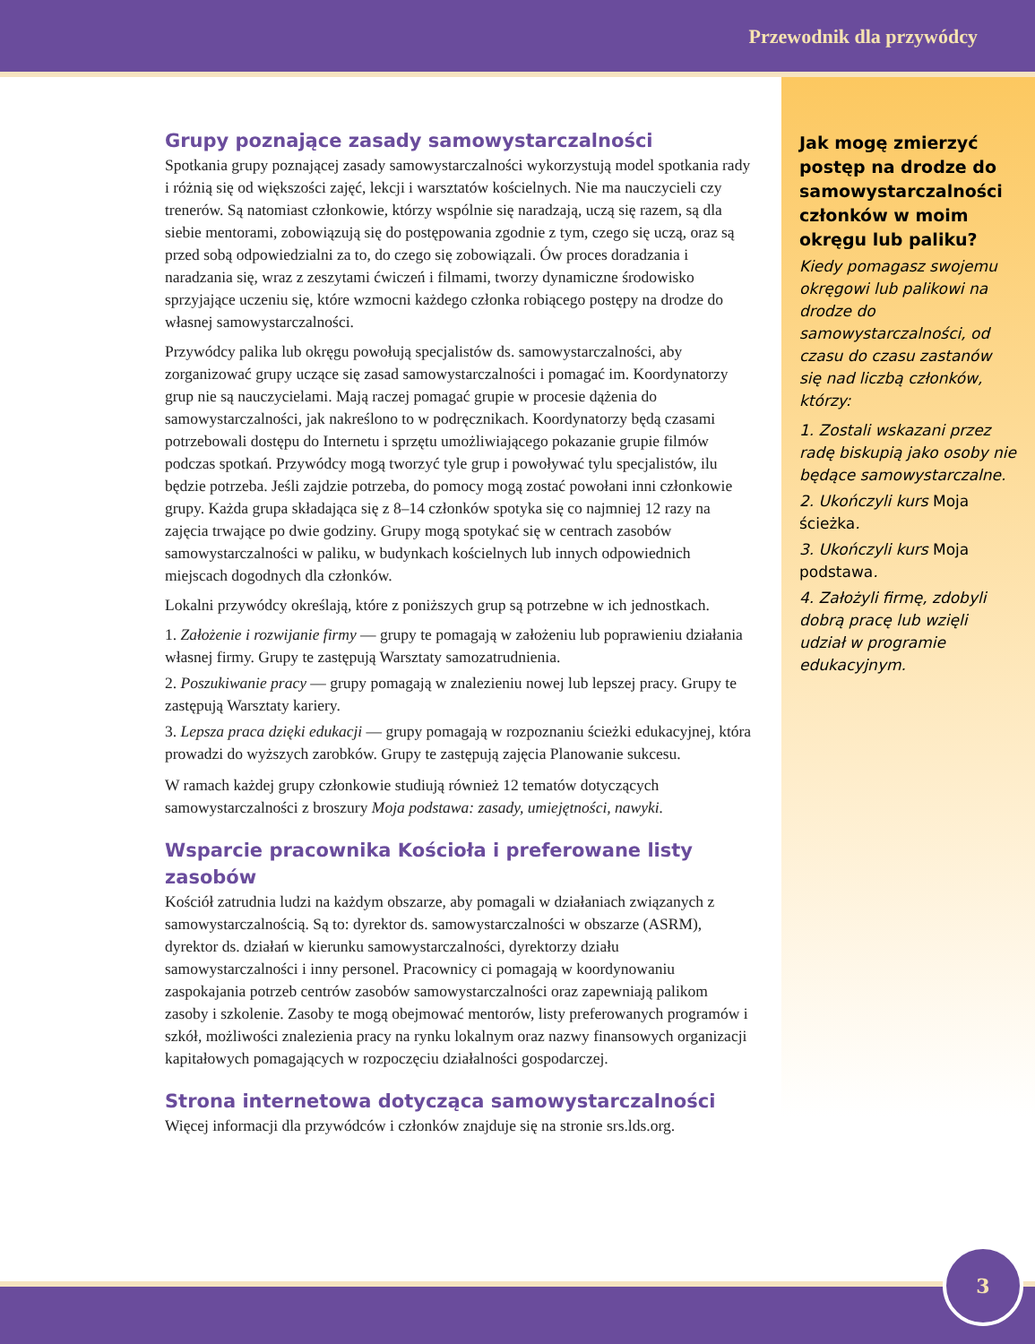Przewodnik dla przywódcy
Grupy poznające zasady samowystarczalności
Spotkania grupy poznającej zasady samowystarczalności wykorzystują model spotkania rady i różnią się od większości zajęć, lekcji i warsztatów kościelnych. Nie ma nauczycieli czy trenerów. Są natomiast członkowie, którzy wspólnie się naradzają, uczą się razem, są dla siebie mentorami, zobowiązują się do postępowania zgodnie z tym, czego się uczą, oraz są przed sobą odpowiedzialni za to, do czego się zobowiązali. Ów proces doradzania i naradzania się, wraz z zeszytami ćwiczeń i filmami, tworzy dynamiczne środowisko sprzyjające uczeniu się, które wzmocni każdego członka robiącego postępy na drodze do własnej samowystarczalności.
Przywódcy palika lub okręgu powołują specjalistów ds. samowystarczalności, aby zorganizować grupy uczące się zasad samowystarczalności i pomagać im. Koordynatorzy grup nie są nauczycielami. Mają raczej pomagać grupie w procesie dążenia do samowystarczalności, jak nakreślono to w podręcznikach. Koordynatorzy będą czasami potrzebowali dostępu do Internetu i sprzętu umożliwiającego pokazanie grupie filmów podczas spotkań. Przywódcy mogą tworzyć tyle grup i powoływać tylu specjalistów, ilu będzie potrzeba. Jeśli zajdzie potrzeba, do pomocy mogą zostać powołani inni członkowie grupy. Każda grupa składająca się z 8–14 członków spotyka się co najmniej 12 razy na zajęcia trwające po dwie godziny. Grupy mogą spotykać się w centrach zasobów samowystarczalności w paliku, w budynkach kościelnych lub innych odpowiednich miejscach dogodnych dla członków.
Lokalni przywódcy określają, które z poniższych grup są potrzebne w ich jednostkach.
1. Założenie i rozwijanie firmy — grupy te pomagają w założeniu lub poprawieniu działania własnej firmy. Grupy te zastępują Warsztaty samozatrudnienia.
2. Poszukiwanie pracy — grupy pomagają w znalezieniu nowej lub lepszej pracy. Grupy te zastępują Warsztaty kariery.
3. Lepsza praca dzięki edukacji — grupy pomagają w rozpoznaniu ścieżki edukacyjnej, która prowadzi do wyższych zarobków. Grupy te zastępują zajęcia Planowanie sukcesu.
W ramach każdej grupy członkowie studiują również 12 tematów dotyczących samowystarczalności z broszury Moja podstawa: zasady, umiejętności, nawyki.
Wsparcie pracownika Kościoła i preferowane listy zasobów
Kościół zatrudnia ludzi na każdym obszarze, aby pomagali w działaniach związanych z samowystarczalnością. Są to: dyrektor ds. samowystarczalności w obszarze (ASRM), dyrektor ds. działań w kierunku samowystarczalności, dyrektorzy działu samowystarczalności i inny personel. Pracownicy ci pomagają w koordynowaniu zaspokajania potrzeb centrów zasobów samowystarczalności oraz zapewniają palikom zasoby i szkolenie. Zasoby te mogą obejmować mentorów, listy preferowanych programów i szkół, możliwości znalezienia pracy na rynku lokalnym oraz nazwy finansowych organizacji kapitałowych pomagających w rozpoczęciu działalności gospodarczej.
Strona internetowa dotycząca samowystarczalności
Więcej informacji dla przywódców i członków znajduje się na stronie srs.lds.org.
Jak mogę zmierzyć postęp na drodze do samowystarczalności członków w moim okręgu lub paliku?
Kiedy pomagasz swojemu okręgowi lub palikowi na drodze do samowystarczalności, od czasu do czasu zastanów się nad liczbą członków, którzy:
1. Zostali wskazani przez radę biskupią jako osoby nie będące samowystarczalne.
2. Ukończyli kurs Moja ścieżka.
3. Ukończyli kurs Moja podstawa.
4. Założyli firmę, zdobyli dobrą pracę lub wzięli udział w programie edukacyjnym.
3